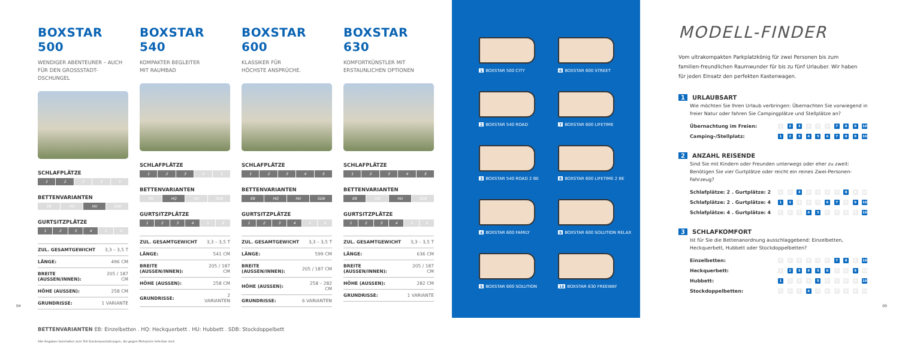BOXSTAR 500
WENDIGER ABENTEURER – AUCH
FÜR DEN GROSSSTADT-DSCHUNGEL
SCHLAFPLÄTZE
12 3 4 5
BETTENVARIANTEN
EB HQ HU SDB
GURTSITZPLÄTZE
1234 5 6
| ZUL. GESAMTGEWICHT | 3,3 – 3,5 T |
| LÄNGE: | 496 CM |
| BREITE (AUSSEN/INNEN): | 205 / 187 CM |
| HÖHE (AUSSEN): | 258 CM |
| GRUNDRISSE: | 1 VARIANTE |
BOXSTAR 540
KOMPAKTER BEGLEITER
MIT RAUMBAD
SCHLAFPLÄTZE
123 4 5
BETTENVARIANTEN
EB HQ HU SDB
GURTSITZPLÄTZE
1234 5 6
| ZUL. GESAMTGEWICHT | 3,3 – 3,5 T |
| LÄNGE: | 541 CM |
| BREITE (AUSSEN/INNEN): | 205 / 187 CM |
| HÖHE (AUSSEN): | 258 CM |
| GRUNDRISSE: | 2 VARIANTEN |
BOXSTAR 600
KLASSIKER FÜR
HÖCHSTE ANSPRÜCHE.
SCHLAFPLÄTZE
12345
BETTENVARIANTEN
EB HQ HU SDB
GURTSITZPLÄTZE
1234 5 6
| ZUL. GESAMTGEWICHT | 3,3 – 3,5 T |
| LÄNGE: | 599 CM |
| BREITE (AUSSEN/INNEN): | 205 / 187 CM |
| HÖHE (AUSSEN): | 258 – 282 CM |
| GRUNDRISSE: | 6 VARIANTEN |
BOXSTAR 630
KOMFORTKÜNSTLER MIT
ERSTAUNLICHEN OPTIONEN
SCHLAFPLÄTZE
12345
BETTENVARIANTEN
EB HQ HU SDB
GURTSITZPLÄTZE
1234 5 6
| ZUL. GESAMTGEWICHT | 3,3 – 3,5 T |
| LÄNGE: | 636 CM |
| BREITE (AUSSEN/INNEN): | 205 / 187 CM |
| HÖHE (AUSSEN): | 282 CM |
| GRUNDRISSE: | 1 VARIANTE |
BETTENVARIANTEN EB: Einzelbetten . HQ: Heckquerbett . HU: Hubbett . SDB: Stockdoppelbett
Alle Angaben beinhalten zum Teil Sonderausstattungen, die gegen Mehrpreis lieferbar sind.
04
1 BOXSTAR 500 CITY
6 BOXSTAR 600 STREET
2 BOXSTAR 540 ROAD
7 BOXSTAR 600 LIFETIME
3 BOXSTAR 540 ROAD 2 BE
8 BOXSTAR 600 LIFETIME 2 BE
4 BOXSTAR 600 FAMILY
9 BOXSTAR 600 SOLUTION RELAX
5 BOXSTAR 600 SOLUTION
10 BOXSTAR 630 FREEWAY
MODELL-FINDER
Vom ultrakompakten Parkplatzkönig für zwei Personen bis zum familien-freundlichen Raumwunder für bis zu fünf Urlauber. Wir haben für jeden Einsatz den perfekten Kastenwagen.
1 URLAUBSART
Wie möchten Sie Ihren Urlaub verbringen: Übernachten Sie vorwiegend in freier Natur oder fahren Sie Campingplätze und Stellplätze an?
Übernachtung im Freien: 1 2 3 4 5 6 7 8 9 10
Camping-/Stellplatz: 123456789 10
2 ANZAHL REISENDE
Sind Sie mit Kindern oder Freunden unterwegs oder eher zu zweit: Benötigen Sie vier Gurtplätze oder reicht ein reines Zwei-Personen-Fahrzeug?
Schlafplätze: 2 . Gurtplätze: 2 1 2 3 4567 8 9 10
Schlafplätze: 2 . Gurtplätze: 4 1 2 3 4 5 6 7 8 9 10
Schlafplätze: 4 . Gurtplätze: 4 1 2 3 4 5 6789 10
3 SCHLAFKOMFORT
Ist für Sie die Bettenanordnung ausschlaggebend: Einzelbetten, Heckquerbett, Hubbett oder Stockdoppelbetten?
Einzelbetten: 123456 7 8 9 10
Heckquerbett: 1 23456 7 8 9 10
Hubbett: 1 2 3 4 5 6789 10
Stockdoppelbetten: 1 2 3 4 56789 10
05